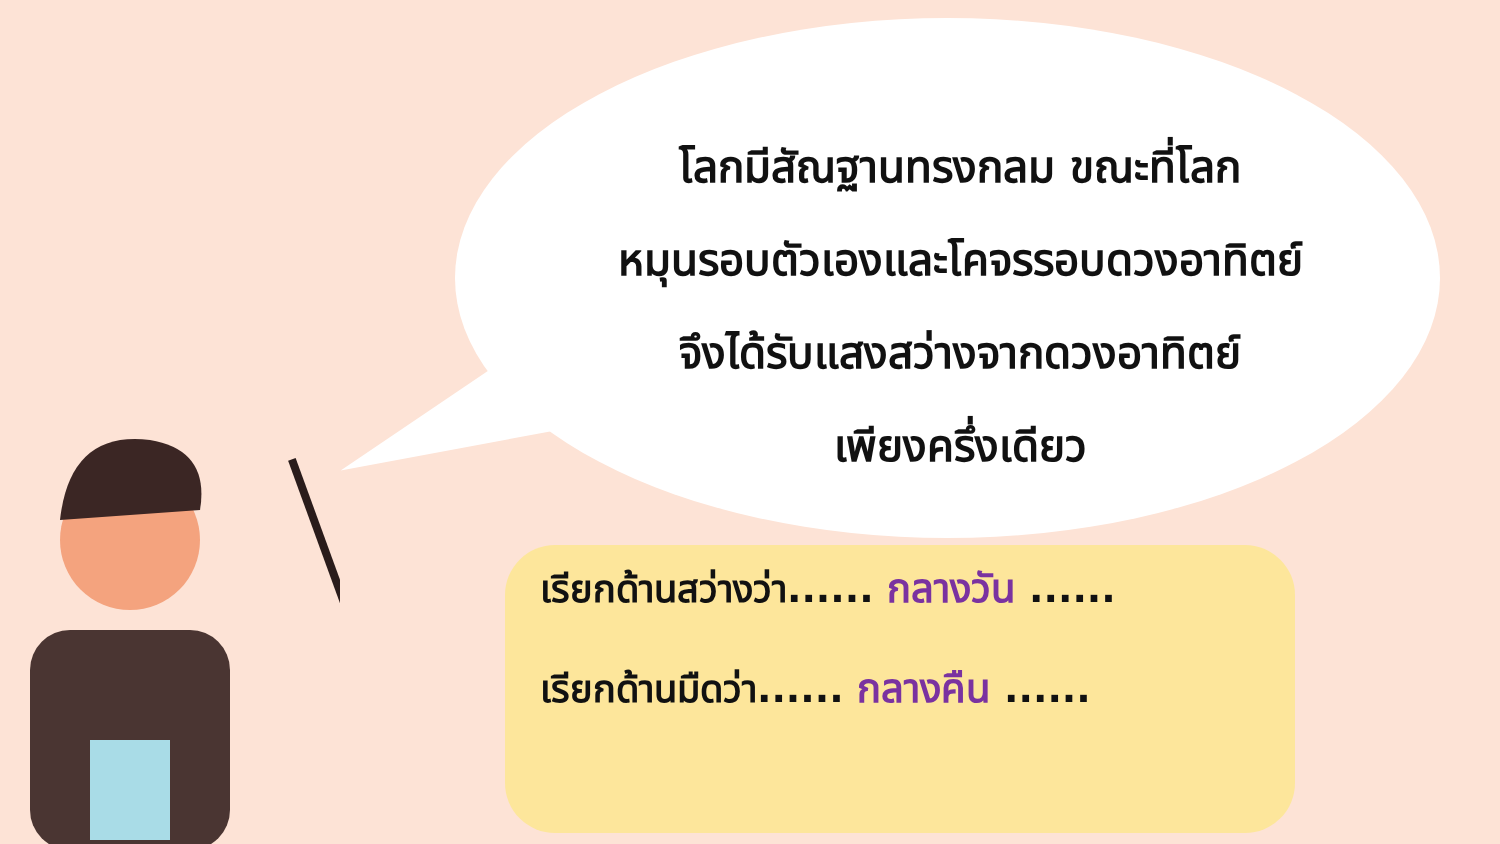โลกมีสัณฐานทรงกลม ขณะที่โลก
หมุนรอบตัวเองและโคจรรอบดวงอาทิตย์
จึงได้รับแสงสว่างจากดวงอาทิตย์
เพียงครึ่งเดียว
เรียกด้านสว่างว่า...... กลางวัน ......
เรียกด้านมืดว่า...... กลางคืน ......